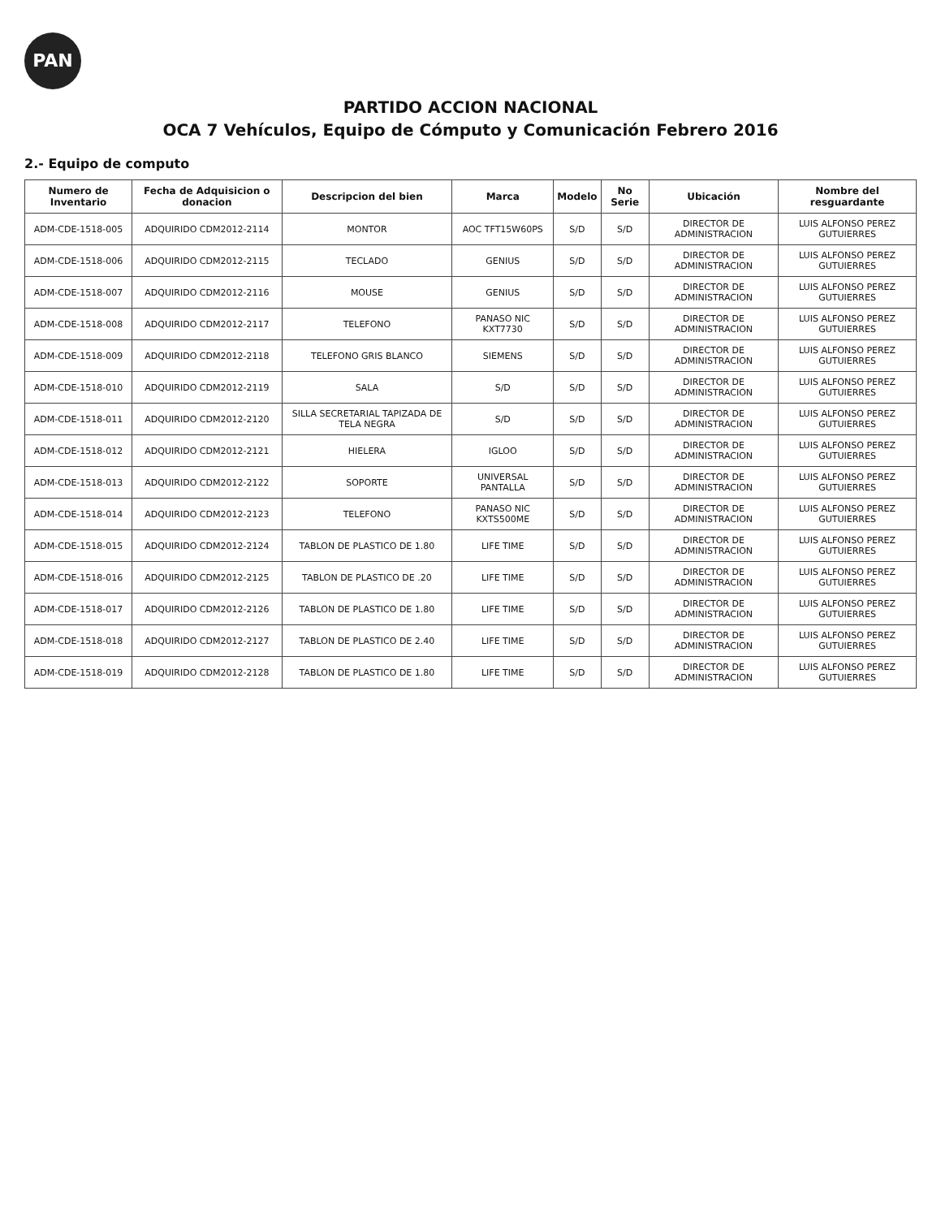PAN
PARTIDO ACCION NACIONAL
OCA 7 Vehículos, Equipo de Cómputo y Comunicación Febrero 2016
2.- Equipo de computo
| Numero de Inventario | Fecha de Adquisicion o donacion | Descripcion del bien | Marca | Modelo | No Serie | Ubicación | Nombre del resguardante |
| --- | --- | --- | --- | --- | --- | --- | --- |
| ADM-CDE-1518-005 | ADQUIRIDO CDM2012-2114 | MONTOR | AOC TFT15W60PS | S/D | S/D | DIRECTOR DE ADMINISTRACION | LUIS ALFONSO PEREZ GUTUIERRES |
| ADM-CDE-1518-006 | ADQUIRIDO CDM2012-2115 | TECLADO | GENIUS | S/D | S/D | DIRECTOR DE ADMINISTRACION | LUIS ALFONSO PEREZ GUTUIERRES |
| ADM-CDE-1518-007 | ADQUIRIDO CDM2012-2116 | MOUSE | GENIUS | S/D | S/D | DIRECTOR DE ADMINISTRACION | LUIS ALFONSO PEREZ GUTUIERRES |
| ADM-CDE-1518-008 | ADQUIRIDO CDM2012-2117 | TELEFONO | PANASO NIC KXT7730 | S/D | S/D | DIRECTOR DE ADMINISTRACION | LUIS ALFONSO PEREZ GUTUIERRES |
| ADM-CDE-1518-009 | ADQUIRIDO CDM2012-2118 | TELEFONO GRIS BLANCO | SIEMENS | S/D | S/D | DIRECTOR DE ADMINISTRACION | LUIS ALFONSO PEREZ GUTUIERRES |
| ADM-CDE-1518-010 | ADQUIRIDO CDM2012-2119 | SALA | S/D | S/D | S/D | DIRECTOR DE ADMINISTRACION | LUIS ALFONSO PEREZ GUTUIERRES |
| ADM-CDE-1518-011 | ADQUIRIDO CDM2012-2120 | SILLA SECRETARIAL TAPIZADA DE TELA NEGRA | S/D | S/D | S/D | DIRECTOR DE ADMINISTRACION | LUIS ALFONSO PEREZ GUTUIERRES |
| ADM-CDE-1518-012 | ADQUIRIDO CDM2012-2121 | HIELERA | IGLOO | S/D | S/D | DIRECTOR DE ADMINISTRACION | LUIS ALFONSO PEREZ GUTUIERRES |
| ADM-CDE-1518-013 | ADQUIRIDO CDM2012-2122 | SOPORTE | UNIVERSAL PANTALLA | S/D | S/D | DIRECTOR DE ADMINISTRACION | LUIS ALFONSO PEREZ GUTUIERRES |
| ADM-CDE-1518-014 | ADQUIRIDO CDM2012-2123 | TELEFONO | PANASO NIC KXTS500ME | S/D | S/D | DIRECTOR DE ADMINISTRACION | LUIS ALFONSO PEREZ GUTUIERRES |
| ADM-CDE-1518-015 | ADQUIRIDO CDM2012-2124 | TABLON DE PLASTICO DE 1.80 | LIFE TIME | S/D | S/D | DIRECTOR DE ADMINISTRACION | LUIS ALFONSO PEREZ GUTUIERRES |
| ADM-CDE-1518-016 | ADQUIRIDO CDM2012-2125 | TABLON DE PLASTICO DE .20 | LIFE TIME | S/D | S/D | DIRECTOR DE ADMINISTRACION | LUIS ALFONSO PEREZ GUTUIERRES |
| ADM-CDE-1518-017 | ADQUIRIDO CDM2012-2126 | TABLON DE PLASTICO DE 1.80 | LIFE TIME | S/D | S/D | DIRECTOR DE ADMINISTRACION | LUIS ALFONSO PEREZ GUTUIERRES |
| ADM-CDE-1518-018 | ADQUIRIDO CDM2012-2127 | TABLON DE PLASTICO DE 2.40 | LIFE TIME | S/D | S/D | DIRECTOR DE ADMINISTRACION | LUIS ALFONSO PEREZ GUTUIERRES |
| ADM-CDE-1518-019 | ADQUIRIDO CDM2012-2128 | TABLON DE PLASTICO DE 1.80 | LIFE TIME | S/D | S/D | DIRECTOR DE ADMINISTRACION | LUIS ALFONSO PEREZ GUTUIERRES |